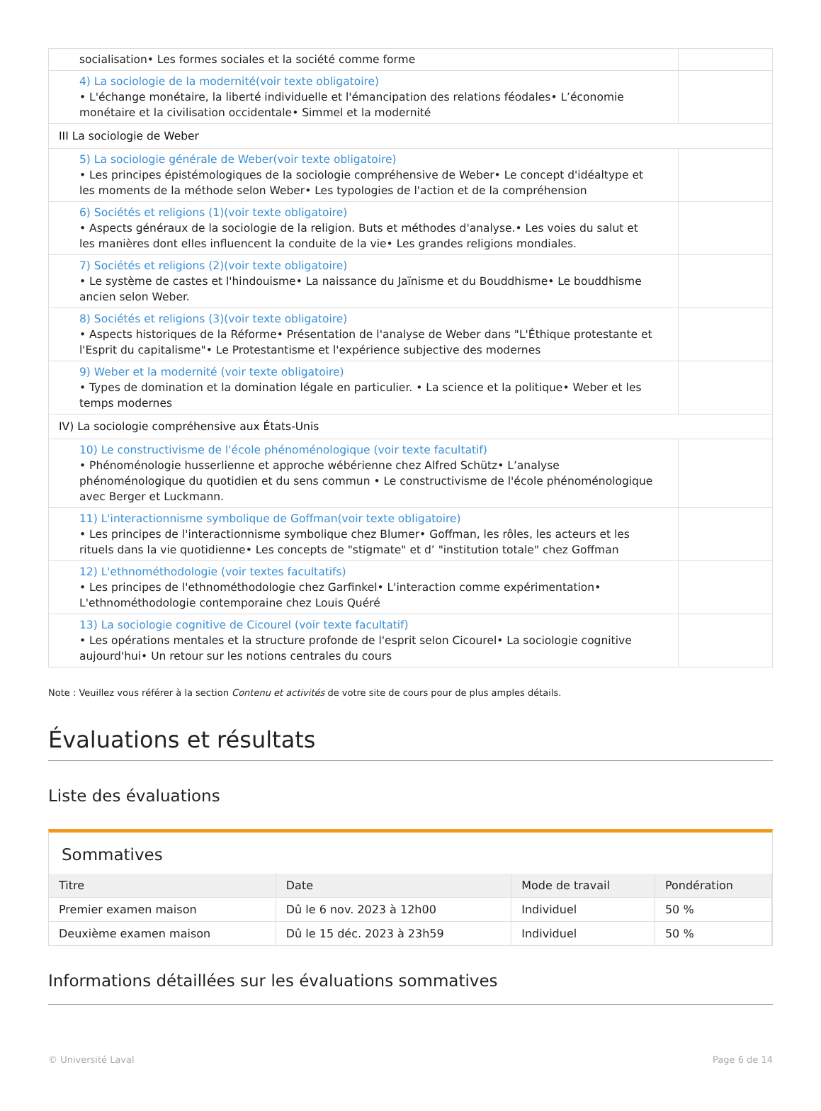| socialisation• Les formes sociales et la société comme forme | |
| 4) La sociologie de la modernité(voir texte obligatoire) • L'échange monétaire, la liberté individuelle et l'émancipation des relations féodales• L’économie monétaire et la civilisation occidentale• Simmel et la modernité | |
| III La sociologie de Weber | |
| 5) La sociologie générale de Weber(voir texte obligatoire) • Les principes épistémologiques de la sociologie compréhensive de Weber• Le concept d'idéaltype et les moments de la méthode selon Weber• Les typologies de l'action et de la compréhension | |
| 6) Sociétés et religions (1)(voir texte obligatoire) • Aspects généraux de la sociologie de la religion. Buts et méthodes d'analyse.• Les voies du salut et les manières dont elles influencent la conduite de la vie• Les grandes religions mondiales. | |
| 7) Sociétés et religions (2)(voir texte obligatoire) • Le système de castes et l'hindouisme• La naissance du Jaïnisme et du Bouddhisme• Le bouddhisme ancien selon Weber. | |
| 8) Sociétés et religions (3)(voir texte obligatoire) • Aspects historiques de la Réforme• Présentation de l'analyse de Weber dans "L'Éthique protestante et l'Esprit du capitalisme"• Le Protestantisme et l'expérience subjective des modernes | |
| 9) Weber et la modernité (voir texte obligatoire) • Types de domination et la domination légale en particulier. • La science et la politique• Weber et les temps modernes | |
| IV) La sociologie compréhensive aux États-Unis | |
| 10) Le constructivisme de l'école phénoménologique (voir texte facultatif) • Phénoménologie husserlienne et approche wébérienne chez Alfred Schütz• L’analyse phénoménologique du quotidien et du sens commun • Le constructivisme de l'école phénoménologique avec Berger et Luckmann. | |
| 11) L'interactionnisme symbolique de Goffman(voir texte obligatoire) • Les principes de l'interactionnisme symbolique chez Blumer• Goffman, les rôles, les acteurs et les rituels dans la vie quotidienne• Les concepts de "stigmate" et d’ "institution totale" chez Goffman | |
| 12) L'ethnométhodologie (voir textes facultatifs) • Les principes de l'ethnométhodologie chez Garfinkel• L'interaction comme expérimentation• L'ethnométhodologie contemporaine chez Louis Quéré | |
| 13) La sociologie cognitive de Cicourel (voir texte facultatif) • Les opérations mentales et la structure profonde de l'esprit selon Cicourel• La sociologie cognitive aujourd'hui• Un retour sur les notions centrales du cours | |
Note : Veuillez vous référer à la section Contenu et activités de votre site de cours pour de plus amples détails.
Évaluations et résultats
Liste des évaluations
Sommatives
| Titre | Date | Mode de travail | Pondération |
| --- | --- | --- | --- |
| Premier examen maison | Dû le 6 nov. 2023 à 12h00 | Individuel | 50 % |
| Deuxième examen maison | Dû le 15 déc. 2023 à 23h59 | Individuel | 50 % |
Informations détaillées sur les évaluations sommatives
© Université Laval Page 6 de 14